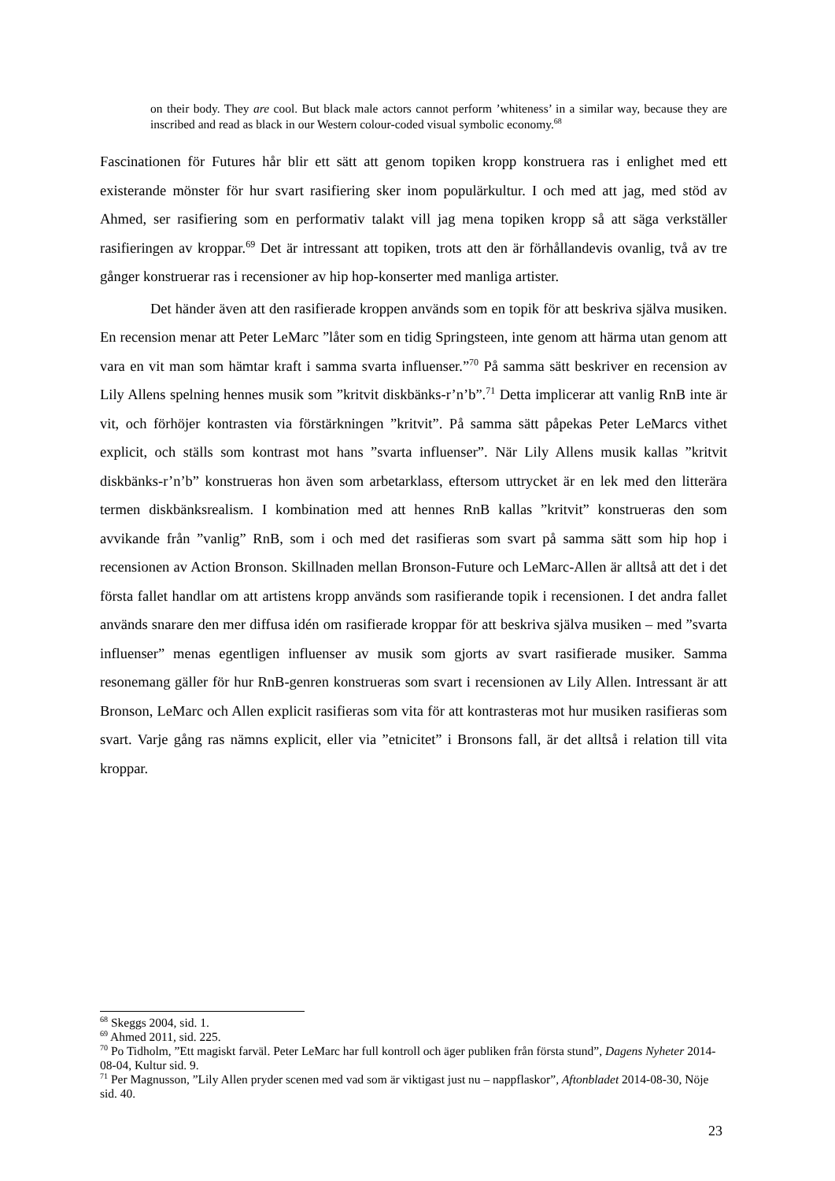on their body. They are cool. But black male actors cannot perform ’whiteness’ in a similar way, because they are inscribed and read as black in our Western colour-coded visual symbolic economy.<sup>68</sup>
Fascinationen för Futures hår blir ett sätt att genom topiken kropp konstruera ras i enlighet med ett existerande mönster för hur svart rasifiering sker inom populärkultur. I och med att jag, med stöd av Ahmed, ser rasifiering som en performativ talakt vill jag mena topiken kropp så att säga verkställer rasifieringen av kroppar.<sup>69</sup> Det är intressant att topiken, trots att den är förhållandevis ovanlig, två av tre gånger konstruerar ras i recensioner av hip hop-konserter med manliga artister.
Det händer även att den rasifierade kroppen används som en topik för att beskriva själva musiken. En recension menar att Peter LeMarc ”låter som en tidig Springsteen, inte genom att härma utan genom att vara en vit man som hämtar kraft i samma svarta influenser.”<sup>70</sup> På samma sätt beskriver en recension av Lily Allens spelning hennes musik som ”kritvit diskbänks-r’n’b”.<sup>71</sup> Detta implicerar att vanlig RnB inte är vit, och förhöjer kontrasten via förstärkningen ”kritvit”. På samma sätt påpekas Peter LeMarcs vithet explicit, och ställs som kontrast mot hans ”svarta influenser”. När Lily Allens musik kallas ”kritvit diskbänks-r’n’b” konstrueras hon även som arbetarklass, eftersom uttrycket är en lek med den litterära termen diskbänksrealism. I kombination med att hennes RnB kallas ”kritvit” konstrueras den som avvikande från ”vanlig” RnB, som i och med det rasifieras som svart på samma sätt som hip hop i recensionen av Action Bronson. Skillnaden mellan Bronson-Future och LeMarc-Allen är alltså att det i det första fallet handlar om att artistens kropp används som rasifierande topik i recensionen. I det andra fallet används snarare den mer diffusa idén om rasifierade kroppar för att beskriva själva musiken – med ”svarta influenser” menas egentligen influenser av musik som gjorts av svart rasifierade musiker. Samma resonemang gäller för hur RnB-genren konstrueras som svart i recensionen av Lily Allen. Intressant är att Bronson, LeMarc och Allen explicit rasifieras som vita för att kontrasteras mot hur musiken rasifieras som svart. Varje gång ras nämns explicit, eller via ”etnicitet” i Bronsons fall, är det alltså i relation till vita kroppar.
<sup>68</sup> Skeggs 2004, sid. 1.
<sup>69</sup> Ahmed 2011, sid. 225.
<sup>70</sup> Po Tidholm, ”Ett magiskt farväl. Peter LeMarc har full kontroll och äger publiken från första stund”, Dagens Nyheter 2014-08-04, Kultur sid. 9.
<sup>71</sup> Per Magnusson, ”Lily Allen pryder scenen med vad som är viktigast just nu – nappflaskor”, Aftonbladet 2014-08-30, Nöje sid. 40.
23